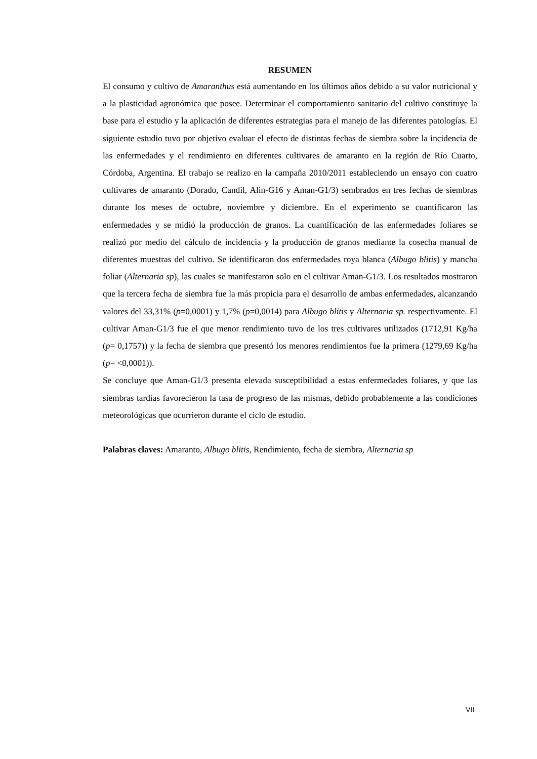RESUMEN
El consumo y cultivo de Amaranthus está aumentando en los últimos años debido a su valor nutricional y a la plasticidad agronómica que posee. Determinar el comportamiento sanitario del cultivo constituye la base para el estudio y la aplicación de diferentes estrategias para el manejo de las diferentes patologías. El siguiente estudio tuvo por objetivo evaluar el efecto de distintas fechas de siembra sobre la incidencia de las enfermedades y el rendimiento en diferentes cultivares de amaranto en la región de Río Cuarto, Córdoba, Argentina. El trabajo se realizo en la campaña 2010/2011 estableciendo un ensayo con cuatro cultivares de amaranto (Dorado, Candil, Alin-G16 y Aman-G1/3) sembrados en tres fechas de siembras durante los meses de octubre, noviembre y diciembre. En el experimento se cuantificaron las enfermedades y se midió la producción de granos. La cuantificación de las enfermedades foliares se realizó por medio del cálculo de incidencia y la producción de granos mediante la cosecha manual de diferentes muestras del cultivo. Se identificaron dos enfermedades roya blanca (Albugo blitis) y mancha foliar (Alternaria sp), las cuales se manifestaron solo en el cultivar Aman-G1/3. Los resultados mostraron que la tercera fecha de siembra fue la más propicia para el desarrollo de ambas enfermedades, alcanzando valores del 33,31% (p=0,0001) y 1,7% (p=0,0014) para Albugo blitis y Alternaria sp. respectivamente. El cultivar Aman-G1/3 fue el que menor rendimiento tuvo de los tres cultivares utilizados (1712,91 Kg/ha (p= 0,1757)) y la fecha de siembra que presentó los menores rendimientos fue la primera (1279,69 Kg/ha (p= <0,0001)).
Se concluye que Aman-G1/3 presenta elevada susceptibilidad a estas enfermedades foliares, y que las siembras tardías favorecieron la tasa de progreso de las mismas, debido probablemente a las condiciones meteorológicas que ocurrieron durante el ciclo de estudio.
Palabras claves: Amaranto, Albugo blitis, Rendimiento, fecha de siembra, Alternaria sp
VII